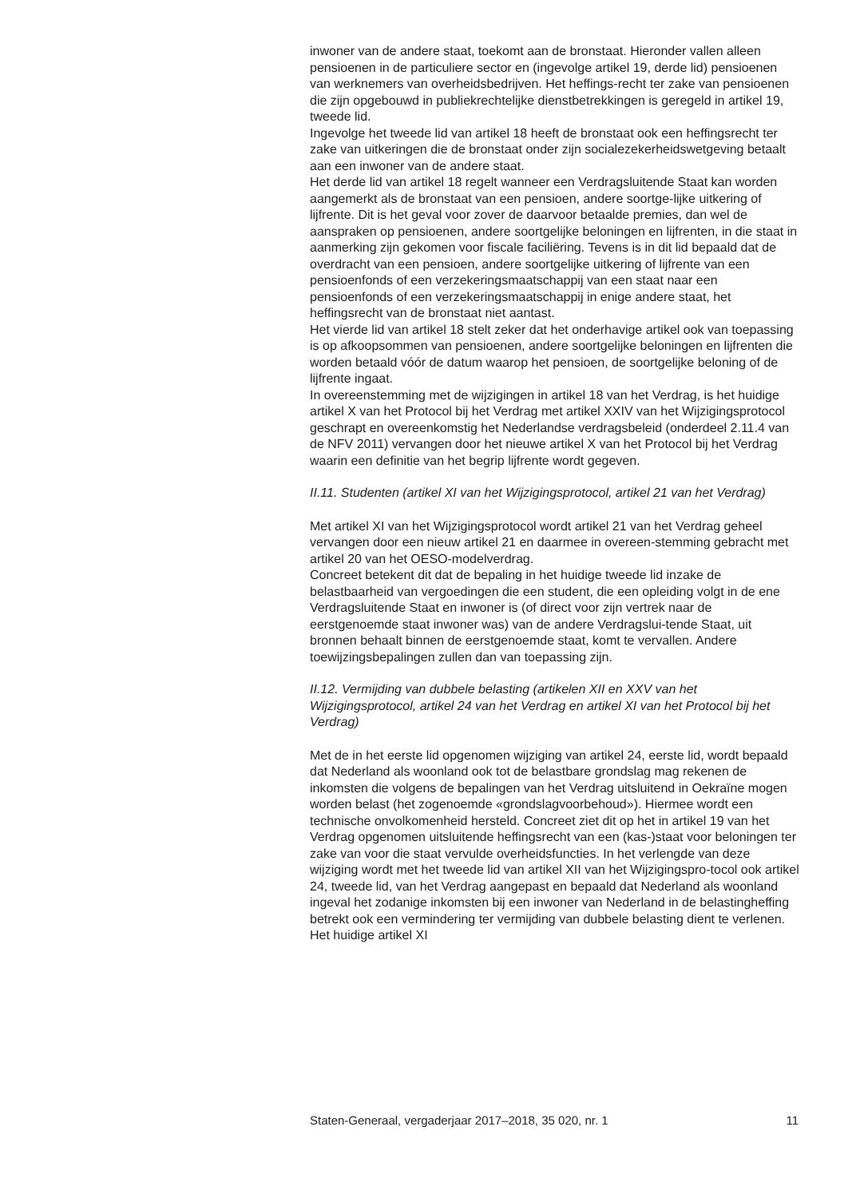inwoner van de andere staat, toekomt aan de bronstaat. Hieronder vallen alleen pensioenen in de particuliere sector en (ingevolge artikel 19, derde lid) pensioenen van werknemers van overheidsbedrijven. Het heffings-recht ter zake van pensioenen die zijn opgebouwd in publiekrechtelijke dienstbetrekkingen is geregeld in artikel 19, tweede lid.
Ingevolge het tweede lid van artikel 18 heeft de bronstaat ook een heffingsrecht ter zake van uitkeringen die de bronstaat onder zijn socialezekerheidswetgeving betaalt aan een inwoner van de andere staat.
Het derde lid van artikel 18 regelt wanneer een Verdragsluitende Staat kan worden aangemerkt als de bronstaat van een pensioen, andere soortge-lijke uitkering of lijfrente. Dit is het geval voor zover de daarvoor betaalde premies, dan wel de aanspraken op pensioenen, andere soortgelijke beloningen en lijfrenten, in die staat in aanmerking zijn gekomen voor fiscale faciliëring. Tevens is in dit lid bepaald dat de overdracht van een pensioen, andere soortgelijke uitkering of lijfrente van een pensioenfonds of een verzekeringsmaatschappij van een staat naar een pensioenfonds of een verzekeringsmaatschappij in enige andere staat, het heffingsrecht van de bronstaat niet aantast.
Het vierde lid van artikel 18 stelt zeker dat het onderhavige artikel ook van toepassing is op afkoopsommen van pensioenen, andere soortgelijke beloningen en lijfrenten die worden betaald vóór de datum waarop het pensioen, de soortgelijke beloning of de lijfrente ingaat.
In overeenstemming met de wijzigingen in artikel 18 van het Verdrag, is het huidige artikel X van het Protocol bij het Verdrag met artikel XXIV van het Wijzigingsprotocol geschrapt en overeenkomstig het Nederlandse verdragsbeleid (onderdeel 2.11.4 van de NFV 2011) vervangen door het nieuwe artikel X van het Protocol bij het Verdrag waarin een definitie van het begrip lijfrente wordt gegeven.
II.11. Studenten (artikel XI van het Wijzigingsprotocol, artikel 21 van het Verdrag)
Met artikel XI van het Wijzigingsprotocol wordt artikel 21 van het Verdrag geheel vervangen door een nieuw artikel 21 en daarmee in overeen-stemming gebracht met artikel 20 van het OESO-modelverdrag.
Concreet betekent dit dat de bepaling in het huidige tweede lid inzake de belastbaarheid van vergoedingen die een student, die een opleiding volgt in de ene Verdragsluitende Staat en inwoner is (of direct voor zijn vertrek naar de eerstgenoemde staat inwoner was) van de andere Verdragslui-tende Staat, uit bronnen behaalt binnen de eerstgenoemde staat, komt te vervallen. Andere toewijzingsbepalingen zullen dan van toepassing zijn.
II.12. Vermijding van dubbele belasting (artikelen XII en XXV van het Wijzigingsprotocol, artikel 24 van het Verdrag en artikel XI van het Protocol bij het Verdrag)
Met de in het eerste lid opgenomen wijziging van artikel 24, eerste lid, wordt bepaald dat Nederland als woonland ook tot de belastbare grondslag mag rekenen de inkomsten die volgens de bepalingen van het Verdrag uitsluitend in Oekraïne mogen worden belast (het zogenoemde «grondslagvoorbehoud»). Hiermee wordt een technische onvolkomenheid hersteld. Concreet ziet dit op het in artikel 19 van het Verdrag opgenomen uitsluitende heffingsrecht van een (kas-)staat voor beloningen ter zake van voor die staat vervulde overheidsfuncties. In het verlengde van deze wijziging wordt met het tweede lid van artikel XII van het Wijzigingspro-tocol ook artikel 24, tweede lid, van het Verdrag aangepast en bepaald dat Nederland als woonland ingeval het zodanige inkomsten bij een inwoner van Nederland in de belastingheffing betrekt ook een vermindering ter vermijding van dubbele belasting dient te verlenen. Het huidige artikel XI
Staten-Generaal, vergaderjaar 2017–2018, 35 020, nr. 1 11